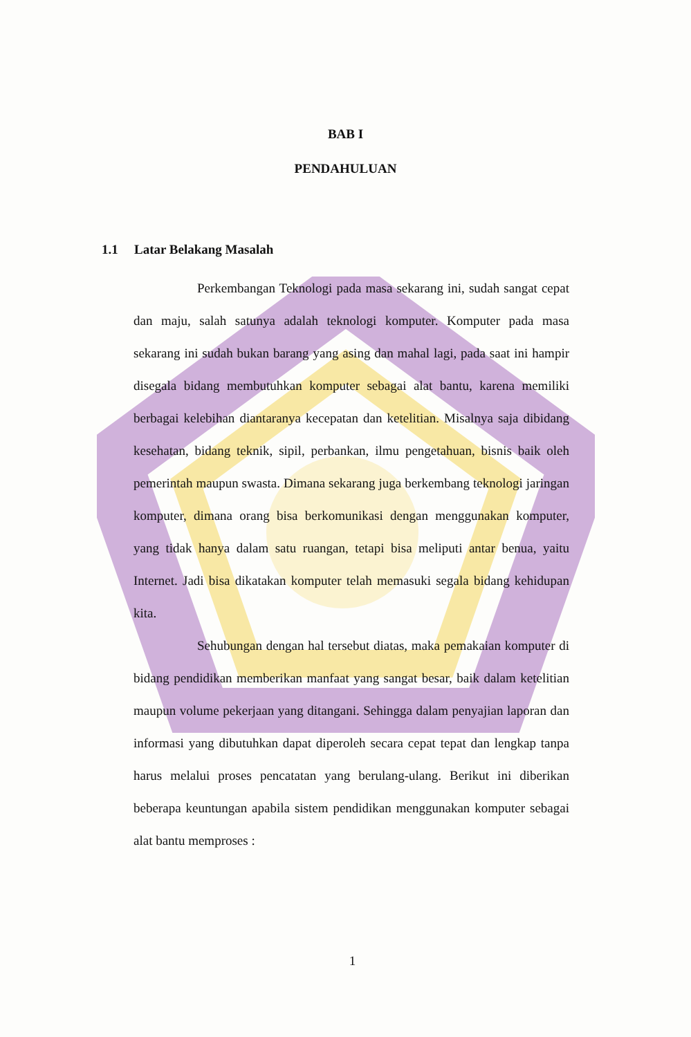BAB I
PENDAHULUAN
1.1 Latar Belakang Masalah
Perkembangan Teknologi pada masa sekarang ini, sudah sangat cepat dan maju, salah satunya adalah teknologi komputer. Komputer pada masa sekarang ini sudah bukan barang yang asing dan mahal lagi, pada saat ini hampir disegala bidang membutuhkan komputer sebagai alat bantu, karena memiliki berbagai kelebihan diantaranya kecepatan dan ketelitian. Misalnya saja dibidang kesehatan, bidang teknik, sipil, perbankan, ilmu pengetahuan, bisnis baik oleh pemerintah maupun swasta. Dimana sekarang juga berkembang teknologi jaringan komputer, dimana orang bisa berkomunikasi dengan menggunakan komputer, yang tidak hanya dalam satu ruangan, tetapi bisa meliputi antar benua, yaitu Internet. Jadi bisa dikatakan komputer telah memasuki segala bidang kehidupan kita.
Sehubungan dengan hal tersebut diatas, maka pemakaian komputer di bidang pendidikan memberikan manfaat yang sangat besar, baik dalam ketelitian maupun volume pekerjaan yang ditangani. Sehingga dalam penyajian laporan dan informasi yang dibutuhkan dapat diperoleh secara cepat tepat dan lengkap tanpa harus melalui proses pencatatan yang berulang-ulang. Berikut ini diberikan beberapa keuntungan apabila sistem pendidikan menggunakan komputer sebagai alat bantu memproses :
1